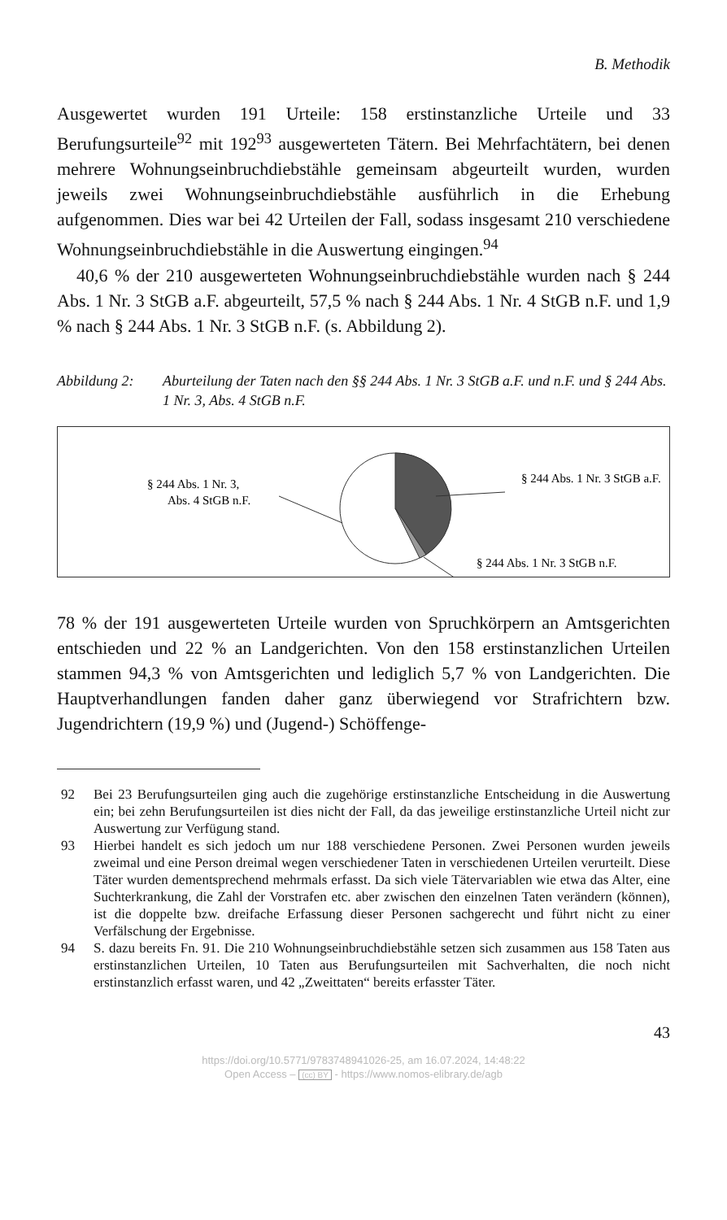B. Methodik
Ausgewertet wurden 191 Urteile: 158 erstinstanzliche Urteile und 33 Berufungsurteile<sup>92</sup> mit 192<sup>93</sup> ausgewerteten Tätern. Bei Mehrfachtätern, bei denen mehrere Wohnungseinbruchdiebstähle gemeinsam abgeurteilt wurden, wurden jeweils zwei Wohnungseinbruchdiebstähle ausführlich in die Erhebung aufgenommen. Dies war bei 42 Urteilen der Fall, sodass insgesamt 210 verschiedene Wohnungseinbruchdiebstähle in die Auswertung eingingen.<sup>94</sup>
40,6 % der 210 ausgewerteten Wohnungseinbruchdiebstähle wurden nach § 244 Abs. 1 Nr. 3 StGB a.F. abgeurteilt, 57,5 % nach § 244 Abs. 1 Nr. 4 StGB n.F. und 1,9 % nach § 244 Abs. 1 Nr. 3 StGB n.F. (s. Abbildung 2).
Abbildung 2: Aburteilung der Taten nach den §§ 244 Abs. 1 Nr. 3 StGB a.F. und n.F. und § 244 Abs. 1 Nr. 3, Abs. 4 StGB n.F.
§ 244 Abs. 1 Nr. 3,
Abs. 4 StGB n.F.
§ 244 Abs. 1 Nr. 3 StGB a.F.
§ 244 Abs. 1 Nr. 3 StGB n.F.
78 % der 191 ausgewerteten Urteile wurden von Spruchkörpern an Amtsgerichten entschieden und 22 % an Landgerichten. Von den 158 erstinstanzlichen Urteilen stammen 94,3 % von Amtsgerichten und lediglich 5,7 % von Landgerichten. Die Hauptverhandlungen fanden daher ganz überwiegend vor Strafrichtern bzw. Jugendrichtern (19,9 %) und (Jugend-) Schöffenge-
92 Bei 23 Berufungsurteilen ging auch die zugehörige erstinstanzliche Entscheidung in die Auswertung ein; bei zehn Berufungsurteilen ist dies nicht der Fall, da das jeweilige erstinstanzliche Urteil nicht zur Auswertung zur Verfügung stand.
93 Hierbei handelt es sich jedoch um nur 188 verschiedene Personen. Zwei Personen wurden jeweils zweimal und eine Person dreimal wegen verschiedener Taten in verschiedenen Urteilen verurteilt. Diese Täter wurden dementsprechend mehrmals erfasst. Da sich viele Tätervariablen wie etwa das Alter, eine Suchterkrankung, die Zahl der Vorstrafen etc. aber zwischen den einzelnen Taten verändern (können), ist die doppelte bzw. dreifache Erfassung dieser Personen sachgerecht und führt nicht zu einer Verfälschung der Ergebnisse.
94 S. dazu bereits Fn. 91. Die 210 Wohnungseinbruchdiebstähle setzen sich zusammen aus 158 Taten aus erstinstanzlichen Urteilen, 10 Taten aus Berufungsurteilen mit Sachverhalten, die noch nicht erstinstanzlich erfasst waren, und 42 „Zweittaten“ bereits erfasster Täter.
43
https://doi.org/10.5771/9783748941026-25, am 16.07.2024, 14:48:22
Open Access – (cc) BY - https://www.nomos-elibrary.de/agb